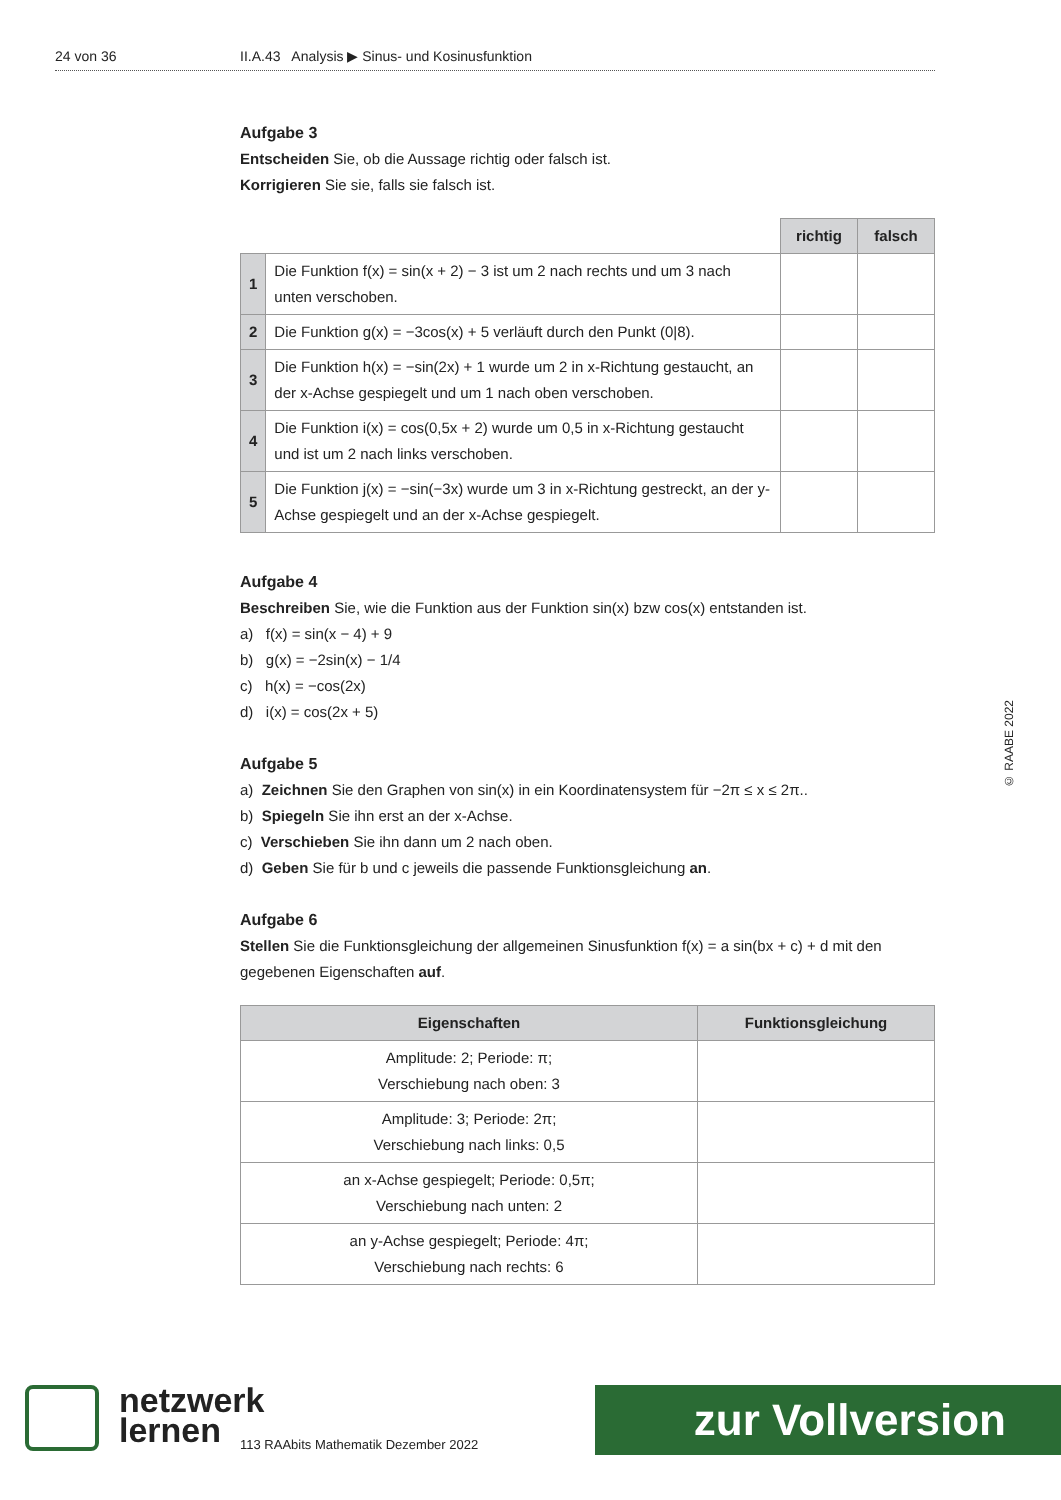24 von 36 II.A.43 Analysis ▶ Sinus- und Kosinusfunktion
Aufgabe 3
Entscheiden Sie, ob die Aussage richtig oder falsch ist.
Korrigieren Sie sie, falls sie falsch ist.
| | | richtig | falsch |
| 1 | Die Funktion f(x) = sin(x + 2) − 3 ist um 2 nach rechts und um 3 nach unten verschoben. | | |
| 2 | Die Funktion g(x) = −3cos(x) + 5 verläuft durch den Punkt (0/8). | | |
| 3 | Die Funktion h(x) = −sin(2x) + 1 wurde um 2 in x-Richtung gestaucht, an der x-Achse gespiegelt und um 1 nach oben verschoben. | | |
| 4 | Die Funktion i(x) = cos(0,5x + 2) wurde um 0,5 in x-Richtung gestaucht und ist um 2 nach links verschoben. | | |
| 5 | Die Funktion j(x) = −sin(−3x) wurde um 3 in x-Richtung gestreckt, an der y-Achse gespiegelt und an der x-Achse gespiegelt. | | |
Aufgabe 4
Beschreiben Sie, wie die Funktion aus der Funktion sin(x) bzw cos(x) entstanden ist.
a) f(x) = sin(x − 4) + 9
b) g(x) = −2sin(x) − 1/4
c) h(x) = −cos(2x)
d) i(x) = cos(2x + 5)
Aufgabe 5
a) Zeichnen Sie den Graphen von sin(x) in ein Koordinatensystem für −2π ≤ x ≤ 2π..
b) Spiegeln Sie ihn erst an der x-Achse.
c) Verschieben Sie ihn dann um 2 nach oben.
d) Geben Sie für b und c jeweils die passende Funktionsgleichung an.
Aufgabe 6
Stellen Sie die Funktionsgleichung der allgemeinen Sinusfunktion f(x) = a sin(bx + c) + d mit den gegebenen Eigenschaften auf.
| Eigenschaften | Funktionsgleichung |
| --- | --- |
| Amplitude: 2; Periode: π; Verschiebung nach oben: 3 | |
| Amplitude: 3; Periode: 2π; Verschiebung nach links: 0,5 | |
| an x-Achse gespiegelt; Periode: 0,5π; Verschiebung nach unten: 2 | |
| an y-Achse gespiegelt; Periode: 4π; Verschiebung nach rechts: 6 | |
© RAABE 2022
netzwerk
lernen
113 RAAbits Mathematik Dezember 2022
zur Vollversion